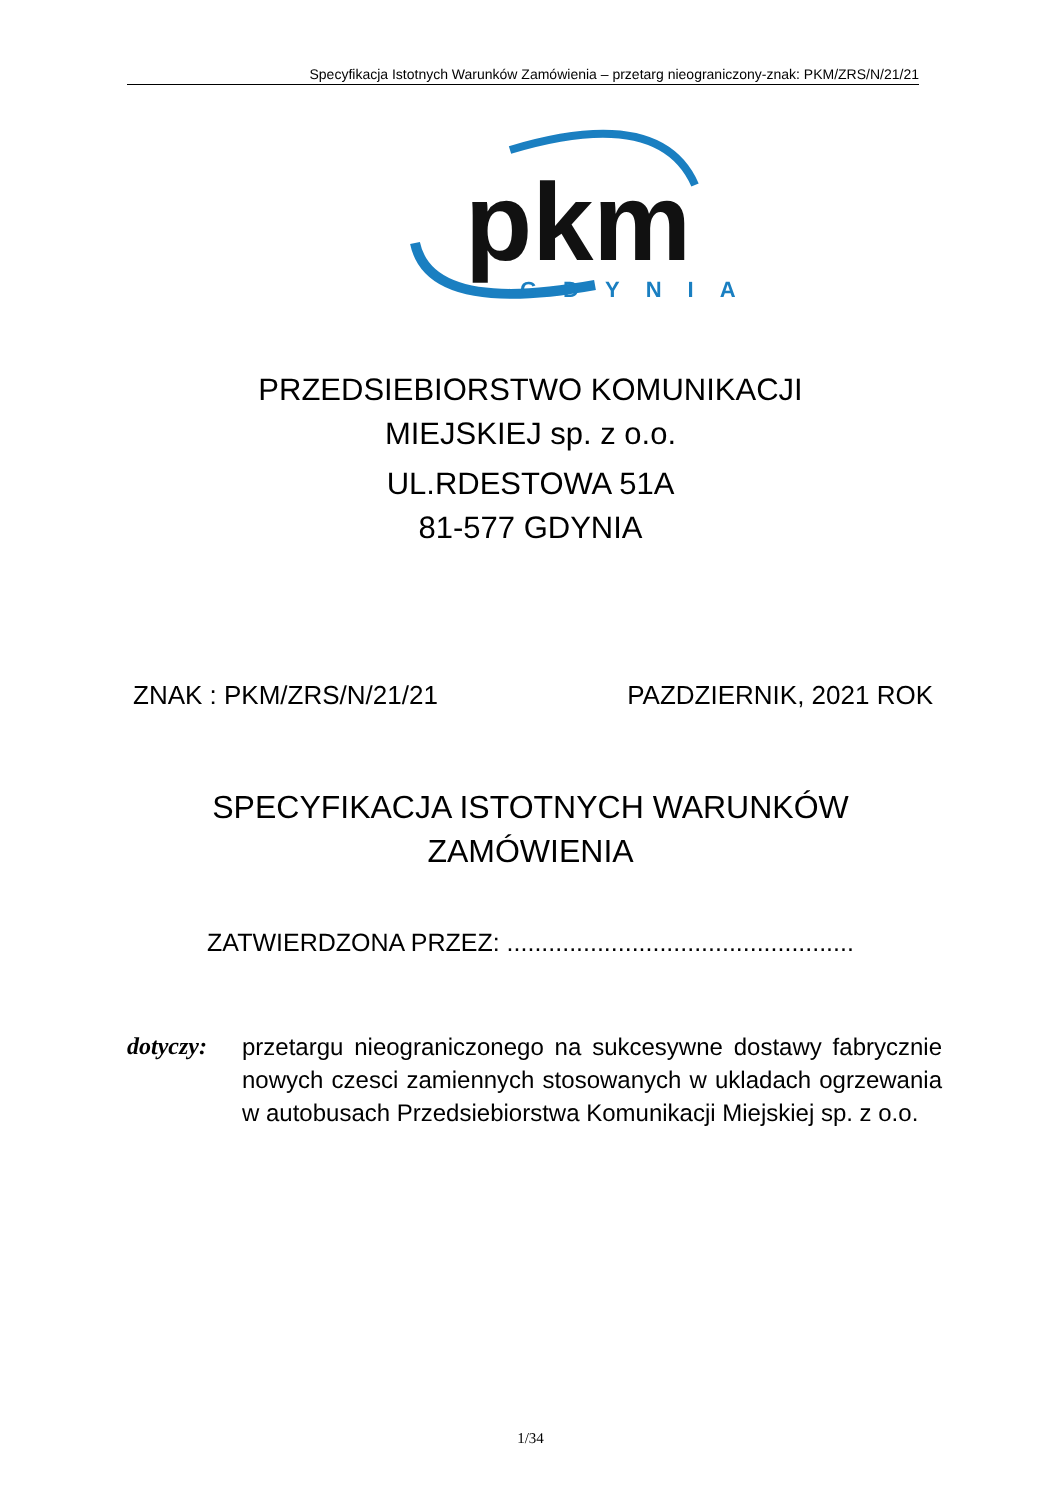Specyfikacja Istotnych Warunków Zamówienia – przetarg nieograniczony-znak: PKM/ZRS/N/21/21
pkm
GDYNIA
PRZEDSIEBIORSTWO KOMUNIKACJI
MIEJSKIEJ sp. z o.o.
UL.RDESTOWA 51A
81-577 GDYNIA
ZNAK : PKM/ZRS/N/21/21 PAZDZIERNIK, 2021 ROK
SPECYFIKACJA ISTOTNYCH WARUNKÓW
ZAMÓWIENIA
ZATWIERDZONA PRZEZ: ..................................................
dotyczy:
przetargu nieograniczonego na sukcesywne dostawy fabrycznie nowych czesci zamiennych stosowanych w ukladach ogrzewania w autobusach Przedsiebiorstwa Komunikacji Miejskiej sp. z o.o.
1/34